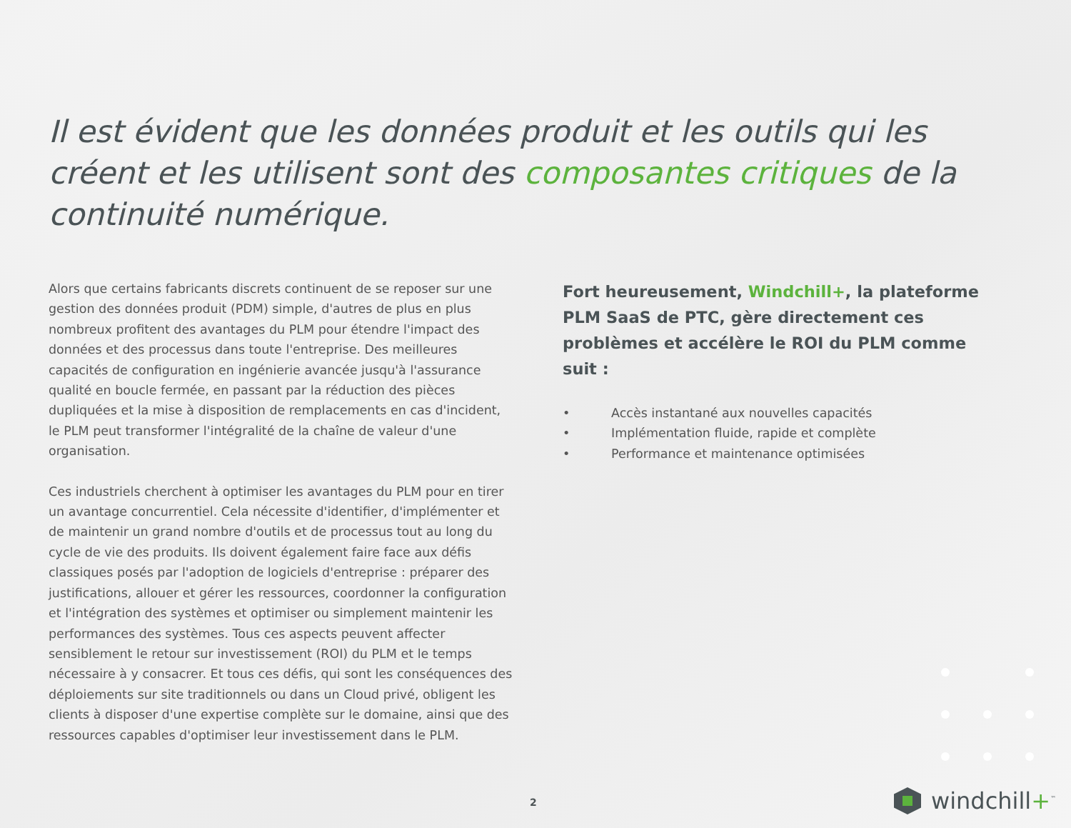Il est évident que les données produit et les outils qui les créent et les utilisent sont des composantes critiques de la continuité numérique.
Alors que certains fabricants discrets continuent de se reposer sur une gestion des données produit (PDM) simple, d'autres de plus en plus nombreux profitent des avantages du PLM pour étendre l'impact des données et des processus dans toute l'entreprise. Des meilleures capacités de configuration en ingénierie avancée jusqu'à l'assurance qualité en boucle fermée, en passant par la réduction des pièces dupliquées et la mise à disposition de remplacements en cas d'incident, le PLM peut transformer l'intégralité de la chaîne de valeur d'une organisation.
Ces industriels cherchent à optimiser les avantages du PLM pour en tirer un avantage concurrentiel. Cela nécessite d'identifier, d'implémenter et de maintenir un grand nombre d'outils et de processus tout au long du cycle de vie des produits. Ils doivent également faire face aux défis classiques posés par l'adoption de logiciels d'entreprise : préparer des justifications, allouer et gérer les ressources, coordonner la configuration et l'intégration des systèmes et optimiser ou simplement maintenir les performances des systèmes. Tous ces aspects peuvent affecter sensiblement le retour sur investissement (ROI) du PLM et le temps nécessaire à y consacrer. Et tous ces défis, qui sont les conséquences des déploiements sur site traditionnels ou dans un Cloud privé, obligent les clients à disposer d'une expertise complète sur le domaine, ainsi que des ressources capables d'optimiser leur investissement dans le PLM.
Fort heureusement, Windchill+, la plateforme PLM SaaS de PTC, gère directement ces problèmes et accélère le ROI du PLM comme suit :
• Accès instantané aux nouvelles capacités
• Implémentation fluide, rapide et complète
• Performance et maintenance optimisées
2 windchill+<sup>™</sup>